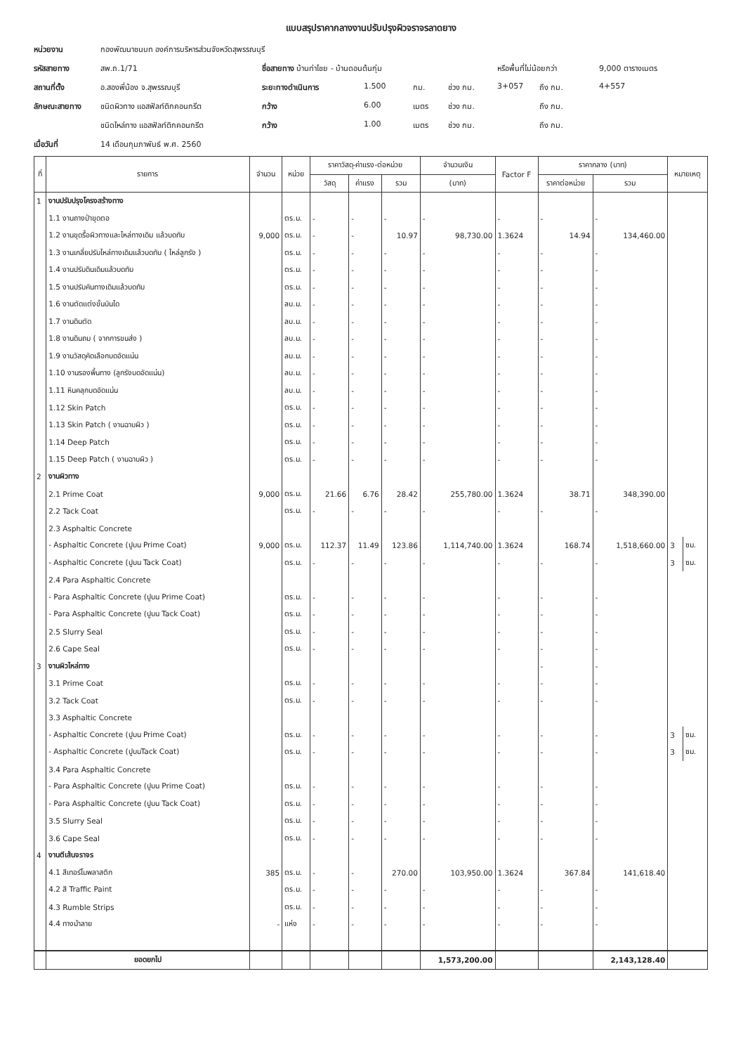แบบสรุปราคากลางงานปรับปรุงผิวจราจรลาดยาง
หน่วยงาน กองพัฒนาชนบท องค์การบริหารส่วนจังหวัดสุพรรณบุรี รหัสสายทาง สพ.ถ.1/71 ชื่อสายทาง บ้านท่าไชย - บ้านดอนต้นกุ่ม หรือพื้นที่ไม่น้อยกว่า 9,000 ตารางเมตร สถานที่ตั้ง อ.สองพี่น้อง จ.สุพรรณบุรี ระยะทางดำเนินการ 1.500 กม. ช่วง กม. 3+057 ถึง กม. 4+557 ลักษณะสายทาง ชนิดผิวทาง แอสฟัลท์ติกคอนกรีต กว้าง 6.00 เมตร ช่วง กม. ถึง กม. ชนิดไหล่ทาง แอสฟัลท์ติกคอนกรีต กว้าง 1.00 เมตร ช่วง กม. ถึง กม. เมื่อวันที่ 14 เดือนกุมภาพันธ์ พ.ศ. 2560
| ที่ | รายการ | จำนวน | หน่วย | ราคาวัสดุ-ค่าแรง-ต่อหน่วย | | | จำนวนเงิน | Factor F | ราคากลาง (บาท) | | หมายเหตุ | |
| --- | --- | --- | --- | --- | --- | --- | --- | --- | --- | --- | --- | --- |
| | | | | วัสดุ | ค่าแรง | รวม | (บาท) | | ราคาต่อหน่วย | รวม | | |
| 1 | งานปรับปรุงโครงสร้างทาง | | | | | | | | | | | |
| | 1.1 งานถางป่าขุดตอ | | ตร.ม. | - | - | - | - | - | - | - | | |
| | 1.2 งานขุดรื้อผิวทางและไหล่ทางเดิม แล้วบดทับ | 9,000 | ตร.ม. | - | - | 10.97 | 98,730.00 | 1.3624 | 14.94 | 134,460.00 | | |
| | 1.3 งานเกลี่ยปรับไหล่ทางเดิมแล้วบดทับ ( ไหล่ลูกรัง ) | | ตร.ม. | - | - | - | - | - | - | - | | |
| | 1.4 งานปรับดินเดิมแล้วบดทับ | | ตร.ม. | - | - | - | - | - | - | - | | |
| | 1.5 งานปรับคันทางเดิมแล้วบดทับ | | ตร.ม. | - | - | - | - | - | - | - | | |
| | 1.6 งานตัดแต่งขั้นบันได | | ลบ.ม. | - | - | - | - | - | - | - | | |
| | 1.7 งานดินตัด | | ลบ.ม. | - | - | - | - | - | - | - | | |
| | 1.8 งานดินถม ( จากการขนส่ง ) | | ลบ.ม. | - | - | - | - | - | - | - | | |
| | 1.9 งานวัสดุคัดเลือกบดอัดแน่น | | ลบ.ม. | - | - | - | - | - | - | - | | |
| | 1.10 งานรองพื้นทาง (ลูกรังบดอัดแน่น) | | ลบ.ม. | - | - | - | - | - | - | - | | |
| | 1.11 หินคลุกบดอัดแน่น | | ลบ.ม. | - | - | - | - | - | - | - | | |
| | 1.12 Skin Patch | | ตร.ม. | - | - | - | - | - | - | - | | |
| | 1.13 Skin Patch ( งานฉาบผิว ) | | ตร.ม. | - | - | - | - | - | - | - | | |
| | 1.14 Deep Patch | | ตร.ม. | - | - | - | - | - | - | - | | |
| | 1.15 Deep Patch ( งานฉาบผิว ) | | ตร.ม. | - | - | - | - | - | - | - | | |
| 2 | งานผิวทาง | | | | | | | | | | | |
| | 2.1 Prime Coat | 9,000 | ตร.ม. | 21.66 | 6.76 | 28.42 | 255,780.00 | 1.3624 | 38.71 | 348,390.00 | | |
| | 2.2 Tack Coat | | ตร.ม. | - | - | - | - | - | - | - | | |
| | 2.3 Asphaltic Concrete | | | | | | | | | | | |
| | - Asphaltic Concrete (ปูบน Prime Coat) | 9,000 | ตร.ม. | 112.37 | 11.49 | 123.86 | 1,114,740.00 | 1.3624 | 168.74 | 1,518,660.00 | 3 | ซม. |
| | - Asphaltic Concrete (ปูบน Tack Coat) | | ตร.ม. | - | - | - | - | - | - | - | 3 | ซม. |
| | 2.4 Para Asphaltic Concrete | | | | | | | | | | | |
| | - Para Asphaltic Concrete (ปูบน Prime Coat) | | ตร.ม. | - | - | - | - | - | - | - | | |
| | - Para Asphaltic Concrete (ปูบน Tack Coat) | | ตร.ม. | - | - | - | - | - | - | - | | |
| | 2.5 Slurry Seal | | ตร.ม. | - | - | - | - | - | - | - | | |
| | 2.6 Cape Seal | | ตร.ม. | - | - | - | - | - | - | - | | |
| 3 | งานผิวไหล่ทาง | | | | | | | | - | - | | |
| | 3.1 Prime Coat | | ตร.ม. | - | - | - | - | - | - | - | | |
| | 3.2 Tack Coat | | ตร.ม. | - | - | - | - | - | - | - | | |
| | 3.3 Asphaltic Concrete | | | | | | | | | | | |
| | - Asphaltic Concrete (ปูบน Prime Coat) | | ตร.ม. | - | - | - | - | - | - | - | 3 | ซม. |
| | - Asphaltic Concrete (ปูบนTack Coat) | | ตร.ม. | - | - | - | - | - | - | - | 3 | ซม. |
| | 3.4 Para Asphaltic Concrete | | | | | | | | | | | |
| | - Para Asphaltic Concrete (ปูบน Prime Coat) | | ตร.ม. | - | - | - | - | - | - | - | | |
| | - Para Asphaltic Concrete (ปูบน Tack Coat) | | ตร.ม. | - | - | - | - | - | - | - | | |
| | 3.5 Slurry Seal | | ตร.ม. | - | - | - | - | - | - | - | | |
| | 3.6 Cape Seal | | ตร.ม. | - | - | - | - | - | - | - | | |
| 4 | งานตีเส้นจราจร | | | | | | | | | | | |
| | 4.1 สีเทอร์โมพลาสติก | 385 | ตร.ม. | - | - | 270.00 | 103,950.00 | 1.3624 | 367.84 | 141,618.40 | | |
| | 4.2 สี Traffic Paint | | ตร.ม. | - | - | - | - | - | - | - | | |
| | 4.3 Rumble Strips | | ตร.ม. | - | - | - | - | - | - | - | | |
| | 4.4 ทางม้าลาย | - | แห่ง | - | - | - | - | - | - | - | | |
| | ยอดยกไป | | | | | | 1,573,200.00 | | | 2,143,128.40 | | |